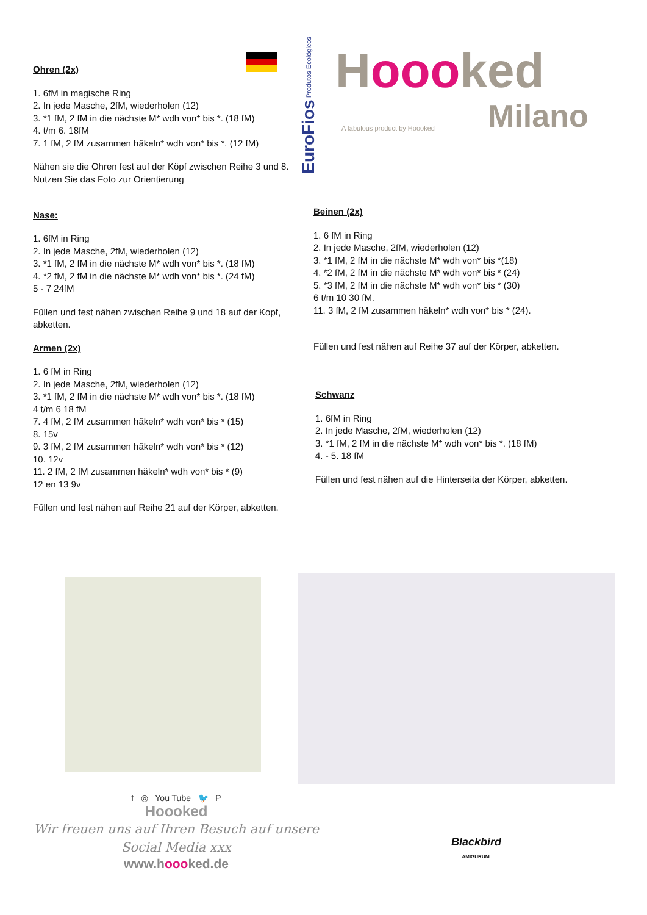EuroFios Produtos Ecológicos
Hoooked
Milano
A fabulous product by Hoooked
Ohren (2x)
1. 6fM in magische Ring
2. In jede Masche, 2fM, wiederholen (12)
3. *1 fM, 2 fM in die nächste M* wdh von* bis *. (18 fM)
4. t/m 6. 18fM
7. 1 fM, 2 fM zusammen häkeln* wdh von* bis *. (12 fM)
Nähen sie die Ohren fest auf der Köpf zwischen Reihe 3 und 8.
Nutzen Sie das Foto zur Orientierung
Nase:
1. 6fM in Ring
2. In jede Masche, 2fM, wiederholen (12)
3. *1 fM, 2 fM in die nächste M* wdh von* bis *. (18 fM)
4. *2 fM, 2 fM in die nächste M* wdh von* bis *. (24 fM)
5 - 7 24fM
Füllen und fest nähen zwischen Reihe 9 und 18 auf der Kopf, abketten.
Armen (2x)
1. 6 fM in Ring
2. In jede Masche, 2fM, wiederholen (12)
3. *1 fM, 2 fM in die nächste M* wdh von* bis *. (18 fM)
4 t/m 6 18 fM
7. 4 fM, 2 fM zusammen häkeln* wdh von* bis * (15)
8. 15v
9. 3 fM, 2 fM zusammen häkeln* wdh von* bis * (12)
10. 12v
11. 2 fM, 2 fM zusammen häkeln* wdh von* bis * (9)
12 en 13 9v
Füllen und fest nähen auf Reihe 21 auf der Körper, abketten.
Beinen (2x)
1. 6 fM in Ring
2. In jede Masche, 2fM, wiederholen (12)
3. *1 fM, 2 fM in die nächste M* wdh von* bis *(18)
4. *2 fM, 2 fM in die nächste M* wdh von* bis * (24)
5. *3 fM, 2 fM in die nächste M* wdh von* bis * (30)
6 t/m 10 30 fM.
11. 3 fM, 2 fM zusammen häkeln* wdh von* bis * (24).
Füllen und fest nähen auf Reihe 37 auf der Körper, abketten.
Schwanz
1. 6fM in Ring
2. In jede Masche, 2fM, wiederholen (12)
3. *1 fM, 2 fM in die nächste M* wdh von* bis *. (18 fM)
4. - 5. 18 fM
Füllen und fest nähen auf die Hinterseita der Körper, abketten.
f ◎ You Tube 🐦 P
Hoooked
Wir freuen uns auf Ihren Besuch auf unsere
Social Media xxx
www.hoooked.de
Blackbird
AMIGURUMI